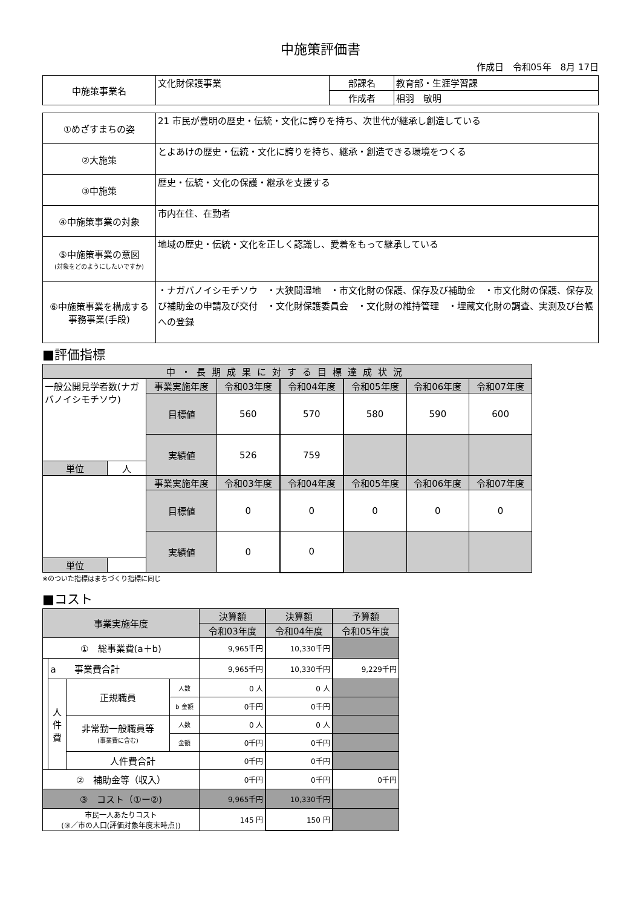中施策評価書
作成日　令和05年　8月 17日
| 中施策事業名 | 文化財保護事業 | 部課名 | 教育部・生涯学習課 |
| | | 作成者 | 相羽 敏明 |
| ①めざすまちの姿 | 21 市民が豊明の歴史・伝統・文化に誇りを持ち、次世代が継承し創造している |
| ②大施策 | とよあけの歴史・伝統・文化に誇りを持ち、継承・創造できる環境をつくる |
| ③中施策 | 歴史・伝統・文化の保護・継承を支援する |
| ④中施策事業の対象 | 市内在住、在勤者 |
| ⑤中施策事業の意図 (対象をどのようにしたいですか) | 地域の歴史・伝統・文化を正しく認識し、愛着をもって継承している |
| ⑥中施策事業を構成する 事務事業(手段) | ・ナガバノイシモチソウ ・大狭間湿地 ・市文化財の保護、保存及び補助金 ・市文化財の保護、保存及び補助金の申請及び交付 ・文化財保護委員会 ・文化財の維持管理 ・埋蔵文化財の調査、実測及び台帳への登録 |
■評価指標
| 中・長期成果に対する目標達成状況 | | | | | | | |
| 一般公開見学者数(ナガバノイシモチソウ) | | 事業実施年度 | 令和03年度 | 令和04年度 | 令和05年度 | 令和06年度 | 令和07年度 |
| | | 目標値 | 560 | 570 | 580 | 590 | 600 |
| | | 実績値 | 526 | 759 | | | |
| 単位 | 人 | | | | | | |
| | | 事業実施年度 | 令和03年度 | 令和04年度 | 令和05年度 | 令和06年度 | 令和07年度 |
| | | 目標値 | 0 | 0 | 0 | 0 | 0 |
| | | 実績値 | 0 | 0 | | | |
| 単位 | | | | | | | |
※のついた指標はまちづくり指標に同じ
■コスト
| 事業実施年度 | | | | 決算額 | 決算額 | 予算額 |
| | | | | 令和03年度 | 令和04年度 | 令和05年度 |
| ① 総事業費(a＋b) | | | | 9,965千円 | 10,330千円 | |
| | a 事業費合計 | | | 9,965千円 | 10,330千円 | 9,229千円 |
| | 人 件 費 | 正規職員 | 人数 | 0 人 | 0 人 | |
| | | | b 金額 | 0千円 | 0千円 | |
| | | 非常勤一般職員等 (事業費に含む) | 人数 | 0 人 | 0 人 | |
| | | | 金額 | 0千円 | 0千円 | |
| | | 人件費合計 | | 0千円 | 0千円 | |
| ② 補助金等（収入） | | | | 0千円 | 0千円 | 0千円 |
| ③ コスト（①ー②) | | | | 9,965千円 | 10,330千円 | |
| 市民一人あたりコスト (③／市の人口(評価対象年度末時点)) | | | | 145 円 | 150 円 | |